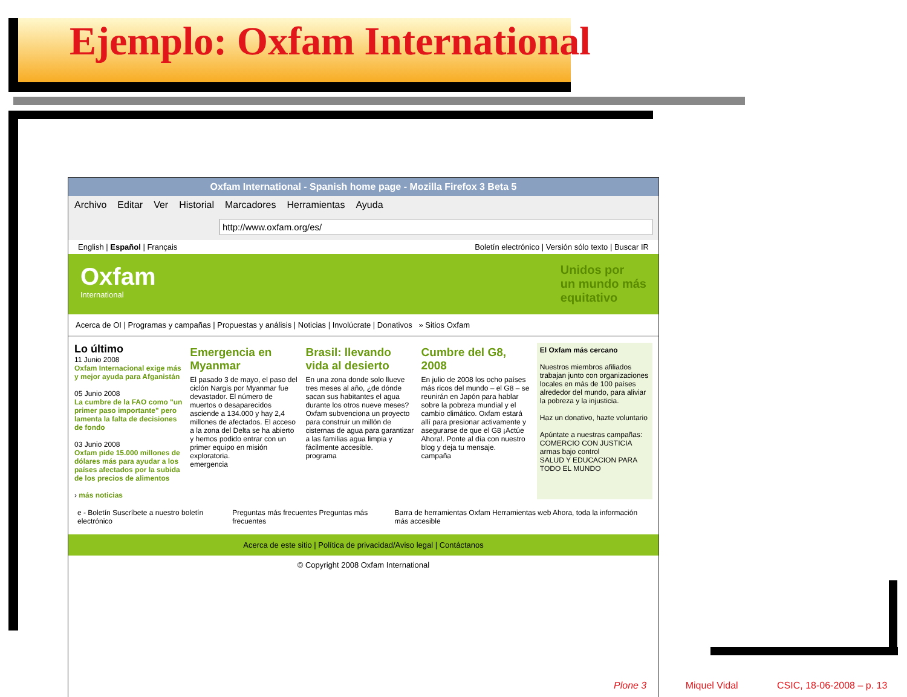Ejemplo: Oxfam International
Oxfam International - Spanish home page - Mozilla Firefox 3 Beta 5
Archivo Editar Ver Historial Marcadores Herramientas Ayuda
http://www.oxfam.org/es/
English | Español | Français Boletín electrónico | Versión sólo texto | Buscar IR
Oxfam
International
Unidos por
un mundo más
equitativo
Acerca de OI | Programas y campañas | Propuestas y análisis | Noticias | Involúcrate | Donativos » Sitios Oxfam
Lo último
11 Junio 2008
Oxfam Internacional exige más y mejor ayuda para Afganistán
05 Junio 2008
La cumbre de la FAO como "un primer paso importante" pero lamenta la falta de decisiones de fondo
03 Junio 2008
Oxfam pide 15.000 millones de dólares más para ayudar a los países afectados por la subida de los precios de alimentos
› más noticias
Emergencia en Myanmar
El pasado 3 de mayo, el paso del ciclón Nargis por Myanmar fue devastador. El número de muertos o desaparecidos asciende a 134.000 y hay 2,4 millones de afectados. El acceso a la zona del Delta se ha abierto y hemos podido entrar con un primer equipo en misión exploratoria.
emergencia
Brasil: llevando vida al desierto
En una zona donde solo llueve tres meses al año, ¿de dónde sacan sus habitantes el agua durante los otros nueve meses? Oxfam subvenciona un proyecto para construir un millón de cisternas de agua para garantizar a las familias agua limpia y fácilmente accesible.
programa
Cumbre del G8, 2008
En julio de 2008 los ocho países más ricos del mundo – el G8 – se reunirán en Japón para hablar sobre la pobreza mundial y el cambio climático. Oxfam estará allí para presionar activamente y asegurarse de que el G8 ¡Actúe Ahora!. Ponte al día con nuestro blog y deja tu mensaje.
campaña
El Oxfam más cercano
Nuestros miembros afiliados trabajan junto con organizaciones locales en más de 100 países alrededor del mundo, para aliviar la pobreza y la injusticia.
Haz un donativo, hazte voluntario
Apúntate a nuestras campañas:
COMERCIO CON JUSTICIA
armas bajo control
SALUD Y EDUCACION PARA TODO EL MUNDO
e - Boletín Suscríbete a nuestro boletín electrónico Preguntas más frecuentes Preguntas más frecuentes Barra de herramientas Oxfam Herramientas web Ahora, toda la información más accesible
Acerca de este sitio | Política de privacidad/Aviso legal | Contáctanos
© Copyright 2008 Oxfam International
Plone 3 Miquel Vidal CSIC, 18-06-2008 – p. 13